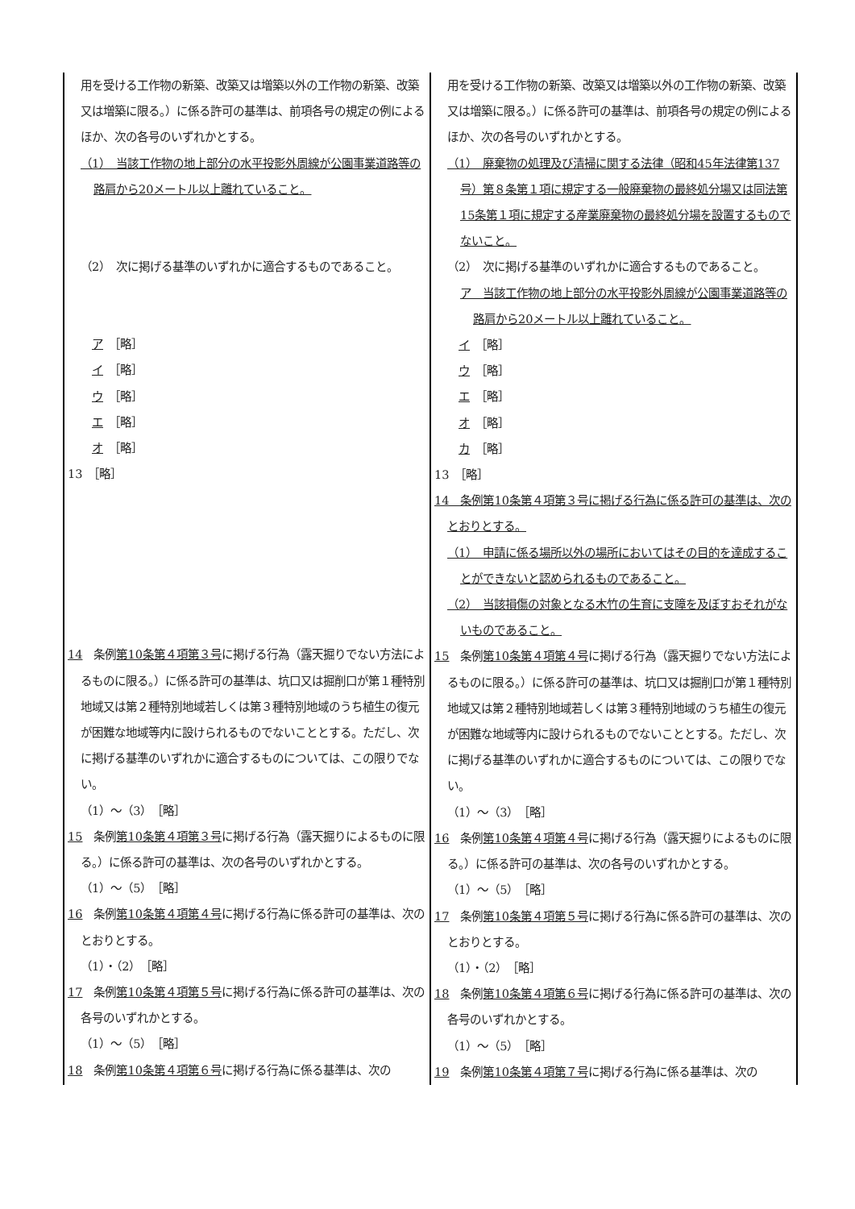| 用を受ける工作物の新築、改築又は増築以外の工作物の新築、改築又は増築に限る。）に係る許可の基準は、前項各号の規定の例によるほか、次の各号のいずれかとする。 （1） 当該工作物の地上部分の水平投影外周線が公園事業道路等の路肩から20メートル以上離れていること。 （2） 次に掲げる基準のいずれかに適合するものであること。 ア ［略］ イ ［略］ ウ ［略］ エ ［略］ オ ［略］ 13 ［略］ 14 条例 第10条第４項第３号 に掲げる行為（露天掘りでない方法によるものに限る。）に係る許可の基準は、坑口又は掘削口が第１種特別地域又は第２種特別地域若しくは第３種特別地域のうち植生の復元が困難な地域等内に設けられるものでないこととする。ただし、次に掲げる基準のいずれかに適合するものについては、この限りでない。 （1）～（3） ［略］ 15 条例 第10条第４項第３号 に掲げる行為（露天掘りによるものに限る。）に係る許可の基準は、次の各号のいずれかとする。 （1）～（5） ［略］ 16 条例 第10条第４項第４号 に掲げる行為に係る許可の基準は、次のとおりとする。 （1）・（2） ［略］ 17 条例 第10条第４項第５号 に掲げる行為に係る許可の基準は、次の各号のいずれかとする。 （1）～（5） ［略］ 18 条例 第10条第４項第６号 に掲げる行為に係る基準は、次の | 用を受ける工作物の新築、改築又は増築以外の工作物の新築、改築又は増築に限る。）に係る許可の基準は、前項各号の規定の例によるほか、次の各号のいずれかとする。 （1） 廃棄物の処理及び清掃に関する法律（昭和45年法律第137号）第８条第１項に規定する一般廃棄物の最終処分場又は同法第15条第１項に規定する産業廃棄物の最終処分場を設置するものでないこと。 （2） 次に掲げる基準のいずれかに適合するものであること。 ア 当該工作物の地上部分の水平投影外周線が公園事業道路等の路肩から20メートル以上離れていること。 イ ［略］ ウ ［略］ エ ［略］ オ ［略］ カ ［略］ 13 ［略］ 14 条例第10条第４項第３号に掲げる行為に係る許可の基準は、次のとおりとする。 （1） 申請に係る場所以外の場所においてはその目的を達成することができないと認められるものであること。 （2） 当該損傷の対象となる木竹の生育に支障を及ぼすおそれがないものであること。 15 条例 第10条第４項第４号 に掲げる行為（露天掘りでない方法によるものに限る。）に係る許可の基準は、坑口又は掘削口が第１種特別地域又は第２種特別地域若しくは第３種特別地域のうち植生の復元が困難な地域等内に設けられるものでないこととする。ただし、次に掲げる基準のいずれかに適合するものについては、この限りでない。 （1）～（3） ［略］ 16 条例 第10条第４項第４号 に掲げる行為（露天掘りによるものに限る。）に係る許可の基準は、次の各号のいずれかとする。 （1）～（5） ［略］ 17 条例 第10条第４項第５号 に掲げる行為に係る許可の基準は、次のとおりとする。 （1）・（2） ［略］ 18 条例 第10条第４項第６号 に掲げる行為に係る許可の基準は、次の各号のいずれかとする。 （1）～（5） ［略］ 19 条例 第10条第４項第７号 に掲げる行為に係る基準は、次の |